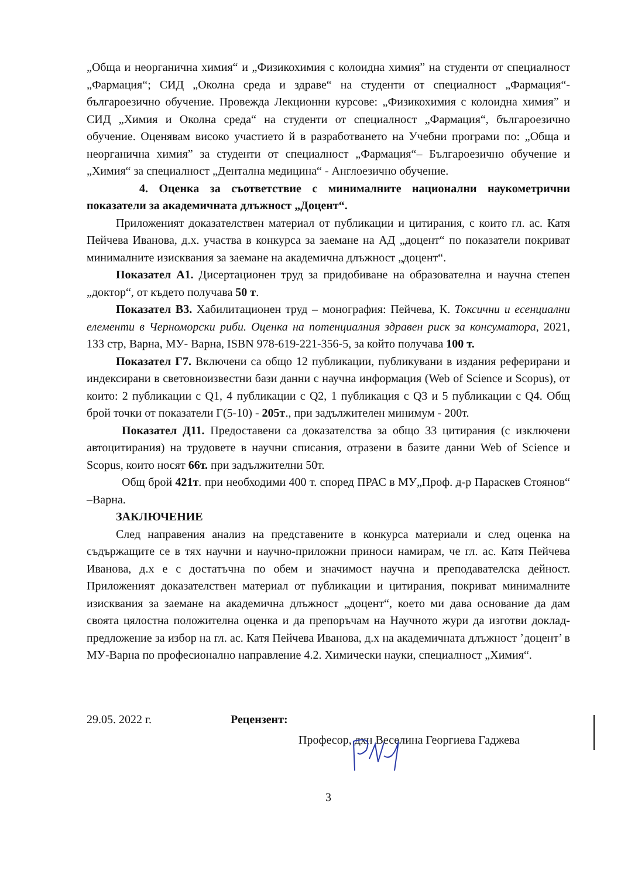„Обща и неорганична химия“ и „Физикохимия с колоидна химия” на студенти от специалност „Фармация“; СИД „Околна среда и здраве“ на студенти от специалност „Фармация“- българоезично обучение. Провежда Лекционни курсове: „Физикохимия с колоидна химия” и СИД „Химия и Околна среда“ на студенти от специалност „Фармация“, българоезично обучение. Оценявам високо участието й в разработването на Учебни програми по: „Обща и неорганична химия” за студенти от специалност „Фармация“– Българоезично обучение и „Химия“ за специалност „Дентална медицина“ - Англоезично обучение.
4. Оценка за съответствие с минималните национални наукометрични показатели за академичната длъжност „Доцент“.
Приложеният доказателствен материал от публикации и цитирания, с които гл. ас. Катя Пейчева Иванова, д.х. участва в конкурса за заемане на АД „доцент“ по показатели покриват минималните изисквания за заемане на академична длъжност „доцент“.
Показател А1. Дисертационен труд за придобиване на образователна и научна степен „доктор“, от където получава 50 т.
Показател В3. Хабилитационен труд – монография: Пейчева, К. Токсични и есенциални елементи в Черноморски риби. Оценка на потенциалния здравен риск за консуматора, 2021, 133 стр, Варна, МУ- Варна, ISBN 978-619-221-356-5, за който получава 100 т.
Показател Г7. Включени са общо 12 публикации, публикувани в издания реферирани и индексирани в световноизвестни бази данни с научна информация (Web of Science и Scopus), от които: 2 публикации с Q1, 4 публикации с Q2, 1 публикация с Q3 и 5 публикации с Q4. Общ брой точки от показатели Г(5-10) - 205т., при задължителен минимум - 200т.
Показател Д11. Предоставени са доказателства за общо 33 цитирания (с изключени автоцитирания) на трудовете в научни списания, отразени в базите данни Web of Science и Scopus, които носят 66т. при задължителни 50т.
Общ брой 421т. при необходими 400 т. според ПРАС в МУ„Проф. д-р Параскев Стоянов“ –Варна.
ЗАКЛЮЧЕНИЕ
След направения анализ на представените в конкурса материали и след оценка на съдържащите се в тях научни и научно-приложни приноси намирам, че гл. ас. Катя Пейчева Иванова, д.х е с достатъчна по обем и значимост научна и преподавателска дейност. Приложеният доказателствен материал от публикации и цитирания, покриват минималните изисквания за заемане на академична длъжност „доцент“, което ми дава основание да дам своята цялостна положителна оценка и да препоръчам на Научното жури да изготви доклад-предложение за избор на гл. ас. Катя Пейчева Иванова, д.х на академичната длъжност ’доцент’ в МУ-Варна по професионално направление 4.2. Химически науки, специалност „Химия“.
29.05. 2022 г. Рецензент:
Професор, дхн Веселина Георгиева Гаджева
3